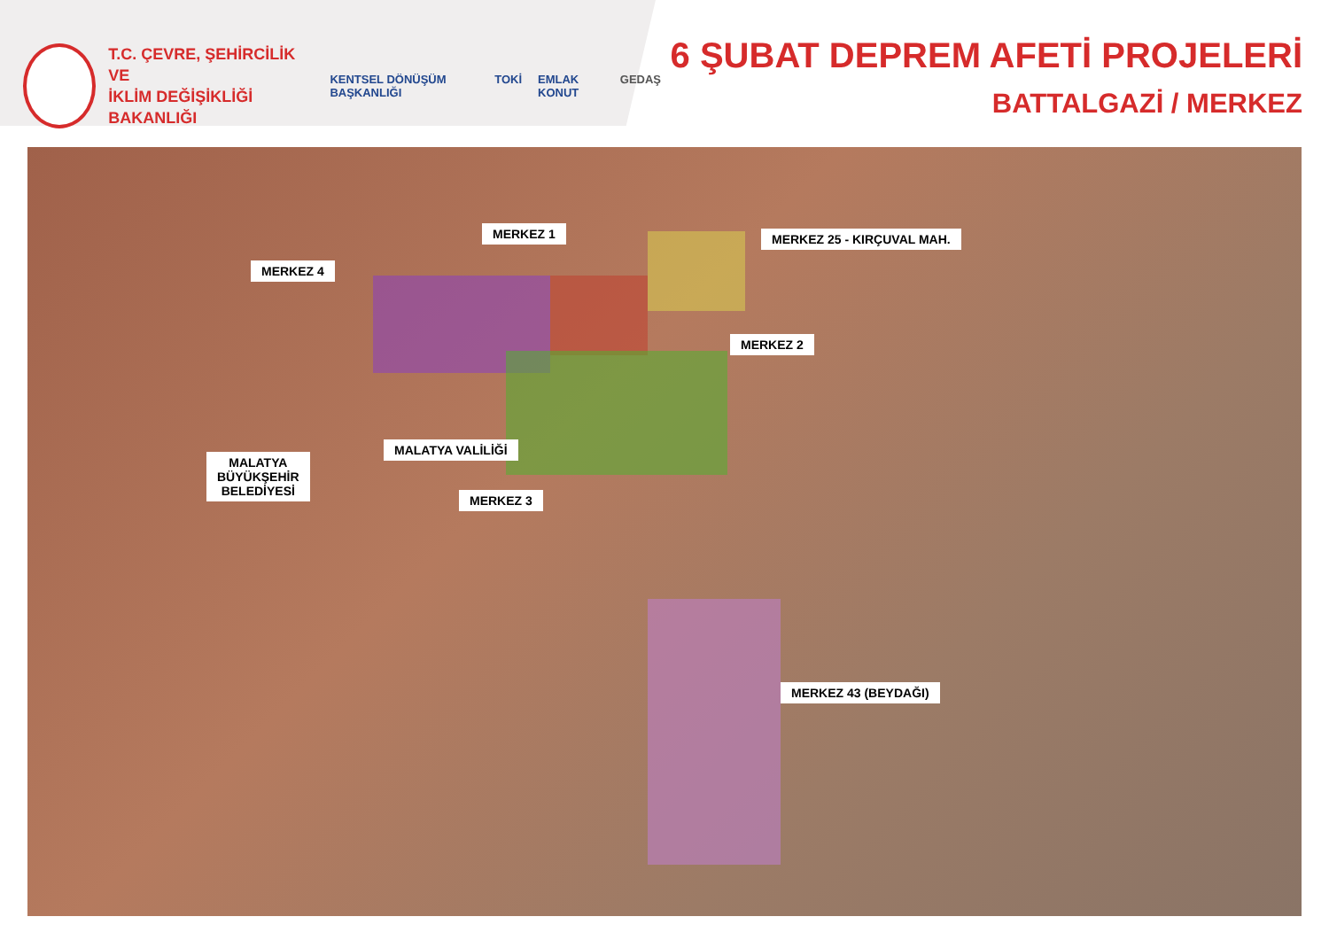T.C. ÇEVRE, ŞEHİRCİLİK VE
İKLİM DEĞİŞİKLİĞİ BAKANLIĞI
KENTSEL DÖNÜŞÜM BAŞKANLIĞI TOKİ EMLAK KONUT GEDAŞ
6 ŞUBAT DEPREM AFETİ PROJELERİ
BATTALGAZİ / MERKEZ
MERKEZ 1
MERKEZ 4
MERKEZ 25 - KIRÇUVAL MAH.
MERKEZ 2
MALATYA VALİLİĞİ
MALATYA
BÜYÜKŞEHİR
BELEDİYESİ
MERKEZ 3
MERKEZ 43 (BEYDAĞI)